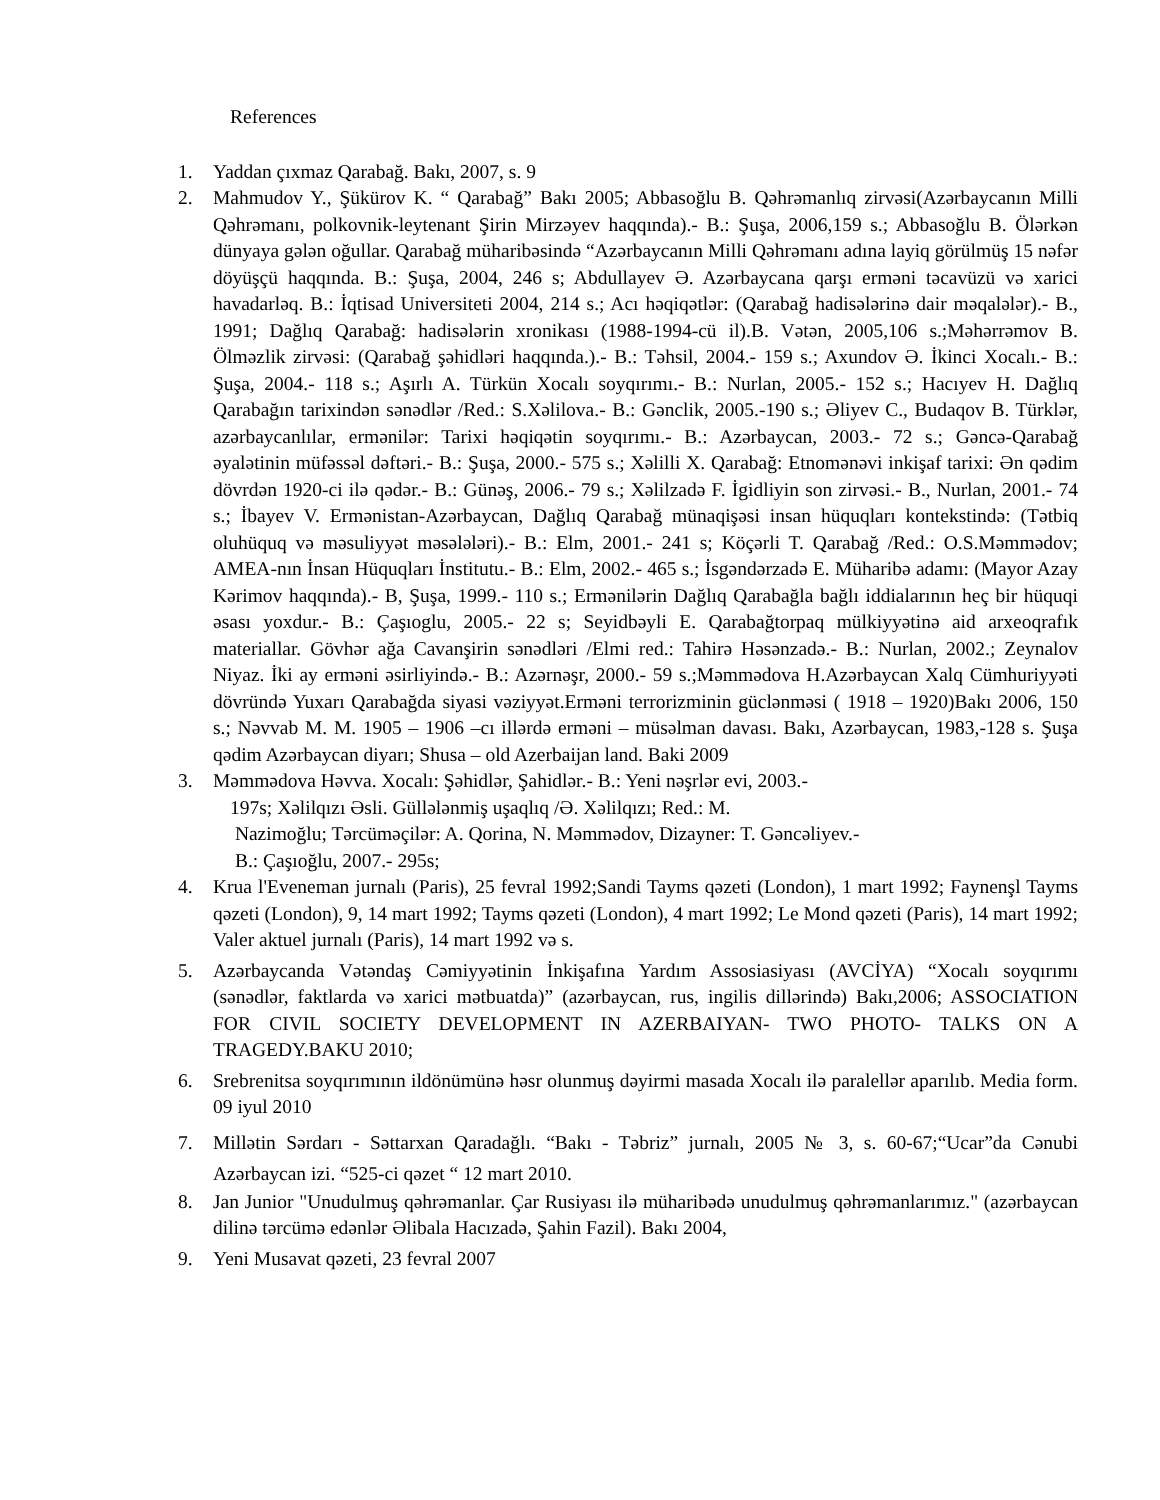References
1. Yaddan çıxmaz Qarabağ. Bakı, 2007, s. 9
2. Mahmudov Y., Şükürov K. “ Qarabağ” Bakı 2005; Abbasoğlu B. Qəhrəmanlıq zirvəsi(Azərbaycanın Milli Qəhrəmanı, polkovnik-leytenant Şirin Mirzəyev haqqında).- B.: Şuşa, 2006,159 s.; Abbasoğlu B. Ölərkən dünyaya gələn oğullar. Qarabağ müharibəsində “Azərbaycanın Milli Qəhrəmanı adına layiq görülmüş 15 nəfər döyüşçü haqqında. B.: Şuşa, 2004, 246 s; Abdullayev Ə. Azərbaycana qarşı erməni təcavüzü və xarici havadarləq. B.: İqtisad Universiteti 2004, 214 s.; Acı həqiqətlər: (Qarabağ hadisələrinə dair məqalələr).- B., 1991; Dağlıq Qarabağ: hadisələrin xronikası (1988-1994-cü il).B. Vətən, 2005,106 s.;Məhərrəmov B. Ölməzlik zirvəsi: (Qarabağ şəhidləri haqqında.).- B.: Təhsil, 2004.- 159 s.; Axundov Ə. İkinci Xocalı.- B.: Şuşa, 2004.- 118 s.; Aşırlı A. Türkün Xocalı soyqırımı.- B.: Nurlan, 2005.- 152 s.; Hacıyev H. Dağlıq Qarabağın tarixindən sənədlər /Red.: S.Xəlilova.- B.: Gənclik, 2005.-190 s.; Əliyev C., Budaqov B. Türklər, azərbaycanlılar, ermənilər: Tarixi həqiqətin soyqırımı.- B.: Azərbaycan, 2003.- 72 s.; Gəncə-Qarabağ əyalətinin müfəssəl dəftəri.- B.: Şuşa, 2000.- 575 s.; Xəlilli X. Qarabağ: Etnomənəvi inkişaf tarixi: Ən qədim dövrdən 1920-ci ilə qədər.- B.: Günəş, 2006.- 79 s.; Xəlilzadə F. İgidliyin son zirvəsi.- B., Nurlan, 2001.- 74 s.; İbayev V. Ermənistan-Azərbaycan, Dağlıq Qarabağ münaqişəsi insan hüquqları kontekstində: (Tətbiq oluhüquq və məsuliyyət məsələləri).- B.: Elm, 2001.- 241 s; Köçərli T. Qarabağ /Red.: O.S.Məmmədov; AMEA-nın İnsan Hüquqları İnstitutu.- B.: Elm, 2002.- 465 s.; İsgəndərzadə E. Müharibə adamı: (Mayor Azay Kərimov haqqında).- B, Şuşa, 1999.- 110 s.; Ermənilərin Dağlıq Qarabağla bağlı iddialarının heç bir hüquqi əsası yoxdur.- B.: Çaşıoglu, 2005.- 22 s; Seyidbəyli E. Qarabağtorpaq mülkiyyətinə aid arxeoqrafık materiallar. Gövhər ağa Cavanşirin sənədləri /Elmi red.: Tahirə Həsənzadə.- B.: Nurlan, 2002.; Zeynalov Niyaz. İki ay erməni əsirliyində.- B.: Azərnəşr, 2000.- 59 s.;Məmmədova H.Azərbaycan Xalq Cümhuriyyəti dövründə Yuxarı Qarabağda siyasi vəziyyət.Erməni terrorizminin güclənməsi ( 1918 – 1920)Bakı 2006, 150 s.; Nəvvab M. M. 1905 – 1906 –cı illərdə erməni – müsəlman davası. Bakı, Azərbaycan, 1983,-128 s. Şuşa qədim Azərbaycan diyarı; Shusa – old Azerbaijan land. Baki 2009
3. Məmmədova Həvva. Xocalı: Şəhidlər, Şahidlər.- B.: Yeni nəşrlər evi, 2003.-
197s; Xəlilqızı Əsli. Güllələnmiş uşaqlıq /Ə. Xəlilqızı; Red.: M.
Nazimoğlu; Tərcüməçilər: A. Qorina, N. Məmmədov, Dizayner: T. Gəncəliyev.-
B.: Çaşıoğlu, 2007.- 295s;
4. Krua l'Eveneman jurnalı (Paris), 25 fevral 1992;Sandi Tayms qəzeti (London), 1 mart 1992; Faynenşl Tayms qəzeti (London), 9, 14 mart 1992; Tayms qəzeti (London), 4 mart 1992; Le Mond qəzeti (Paris), 14 mart 1992; Valer aktuel jurnalı (Paris), 14 mart 1992 və s.
5. Azərbaycanda Vətəndaş Cəmiyyətinin İnkişafına Yardım Assosiasiyası (AVCİYA) “Xocalı soyqırımı (sənədlər, faktlarda və xarici mətbuatda)” (azərbaycan, rus, ingilis dillərində) Bakı,2006; ASSOCIATION FOR CIVIL SOCIETY DEVELOPMENT IN AZERBAIYAN- TWO PHOTO- TALKS ON A TRAGEDY.BAKU 2010;
6. Srebrenitsa soyqırımının ildönümünə həsr olunmuş dəyirmi masada Xocalı ilə paralellər aparılıb. Media form. 09 iyul 2010
7. Millətin Sərdarı - Səttarxan Qaradağlı. “Bakı - Təbriz” jurnalı, 2005 № 3, s. 60-67;“Ucar”da Cənubi Azərbaycan izi. “525-ci qəzet “ 12 mart 2010.
8. Jan Junior "Unudulmuş qəhrəmanlar. Çar Rusiyası ilə müharibədə unudulmuş qəhrəmanlarımız." (azərbaycan dilinə tərcümə edənlər Əlibala Hacızadə, Şahin Fazil). Bakı 2004,
9. Yeni Musavat qəzeti, 23 fevral 2007